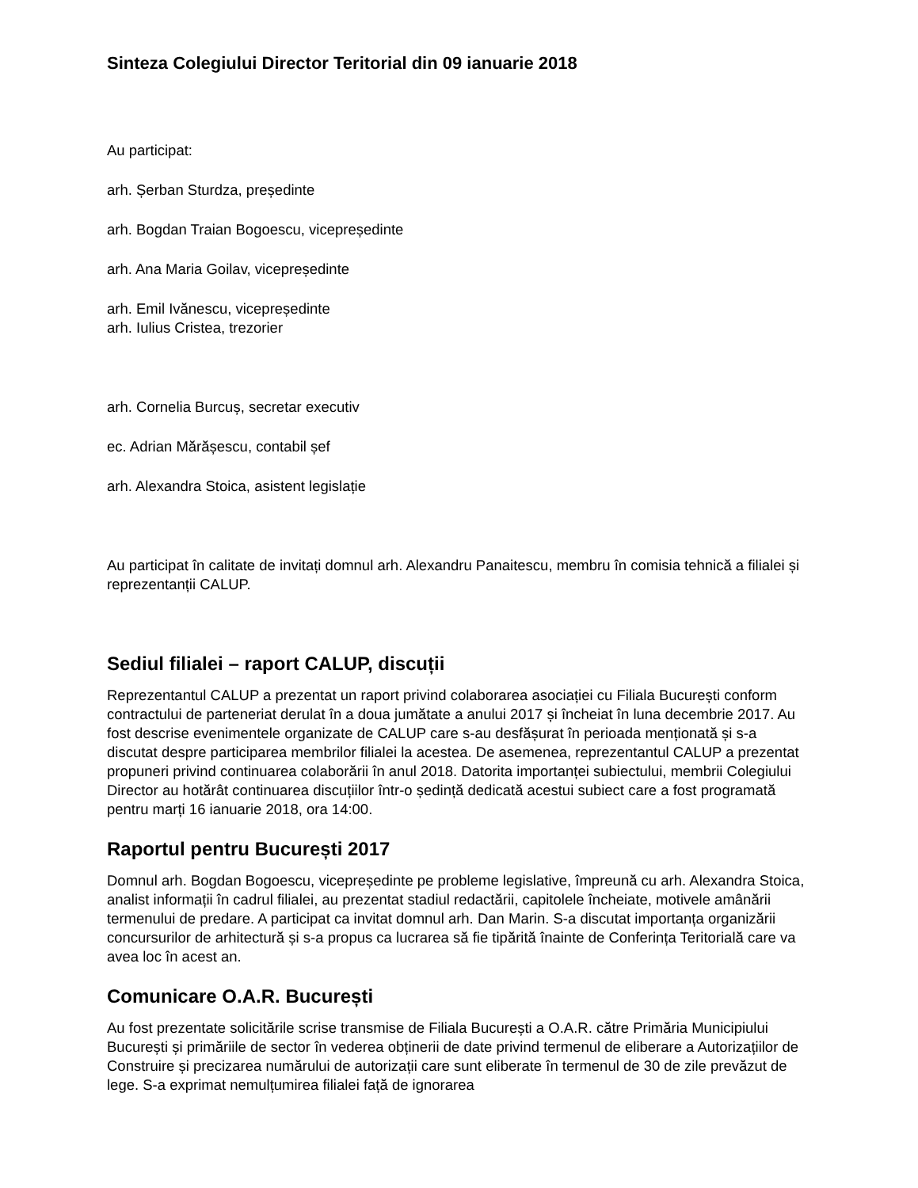Sinteza Colegiului Director Teritorial din 09 ianuarie 2018
Au participat:
arh. Șerban Sturdza, președinte
arh. Bogdan Traian Bogoescu, vicepreședinte
arh. Ana Maria Goilav, vicepreședinte
arh. Emil Ivănescu, vicepreședinte
arh. Iulius Cristea, trezorier
arh. Cornelia Burcuș, secretar executiv
ec. Adrian Mărășescu, contabil șef
arh. Alexandra Stoica, asistent legislație
Au participat în calitate de invitați domnul arh. Alexandru Panaitescu, membru în comisia tehnică a filialei și reprezentanții CALUP.
Sediul filialei – raport CALUP, discuții
Reprezentantul CALUP a prezentat un raport privind colaborarea asociației cu Filiala București conform contractului de parteneriat derulat în a doua jumătate a anului 2017 și încheiat în luna decembrie 2017. Au fost descrise evenimentele organizate de CALUP care s-au desfășurat în perioada menționată și s-a discutat despre participarea membrilor filialei la acestea. De asemenea, reprezentantul CALUP a prezentat propuneri privind continuarea colaborării în anul 2018. Datorita importanței subiectului, membrii Colegiului Director au hotărât continuarea discuțiilor într-o ședință dedicată acestui subiect care a fost programată pentru marți 16 ianuarie 2018, ora 14:00.
Raportul pentru București 2017
Domnul arh. Bogdan Bogoescu, vicepreședinte pe probleme legislative, împreună cu arh. Alexandra Stoica, analist informații în cadrul filialei, au prezentat stadiul redactării, capitolele încheiate, motivele amânării termenului de predare. A participat ca invitat domnul arh. Dan Marin. S-a discutat importanța organizării concursurilor de arhitectură și s-a propus ca lucrarea să fie tipărită înainte de Conferința Teritorială care va avea loc în acest an.
Comunicare O.A.R. București
Au fost prezentate solicitările scrise transmise de Filiala București a O.A.R. către Primăria Municipiului București și primăriile de sector în vederea obținerii de date privind termenul de eliberare a Autorizațiilor de Construire și precizarea numărului de autorizații care sunt eliberate în termenul de 30 de zile prevăzut de lege. S-a exprimat nemulțumirea filialei față de ignorarea